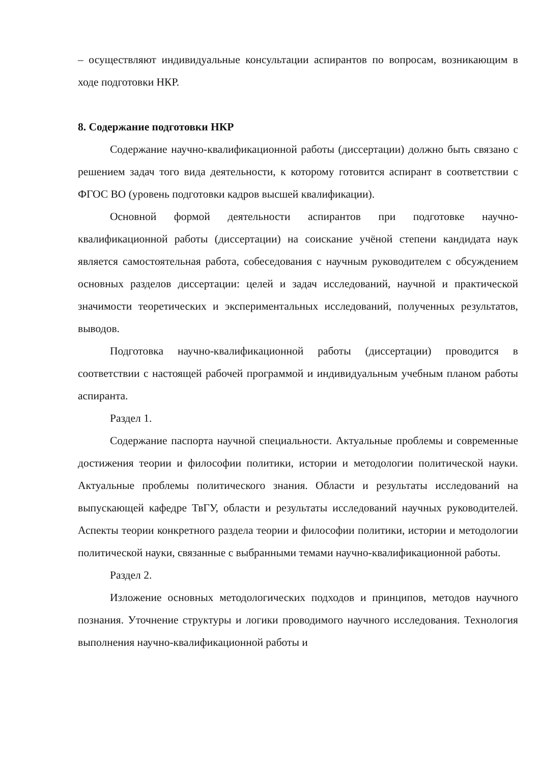– осуществляют индивидуальные консультации аспирантов по вопросам, возникающим в ходе подготовки НКР.
8. Содержание подготовки НКР
Содержание научно-квалификационной работы (диссертации) должно быть связано с решением задач того вида деятельности, к которому готовится аспирант в соответствии с ФГОС ВО (уровень подготовки кадров высшей квалификации).
Основной формой деятельности аспирантов при подготовке научно-квалификационной работы (диссертации) на соискание учёной степени кандидата наук является самостоятельная работа, собеседования с научным руководителем с обсуждением основных разделов диссертации: целей и задач исследований, научной и практической значимости теоретических и экспериментальных исследований, полученных результатов, выводов.
Подготовка научно-квалификационной работы (диссертации) проводится в соответствии с настоящей рабочей программой и индивидуальным учебным планом работы аспиранта.
Раздел 1.
Содержание паспорта научной специальности. Актуальные проблемы и современные достижения теории и философии политики, истории и методологии политической науки. Актуальные проблемы политического знания. Области и результаты исследований на выпускающей кафедре ТвГУ, области и результаты исследований научных руководителей. Аспекты теории конкретного раздела теории и философии политики, истории и методологии политической науки, связанные с выбранными темами научно-квалификационной работы.
Раздел 2.
Изложение основных методологических подходов и принципов, методов научного познания. Уточнение структуры и логики проводимого научного исследования. Технология выполнения научно-квалификационной работы и